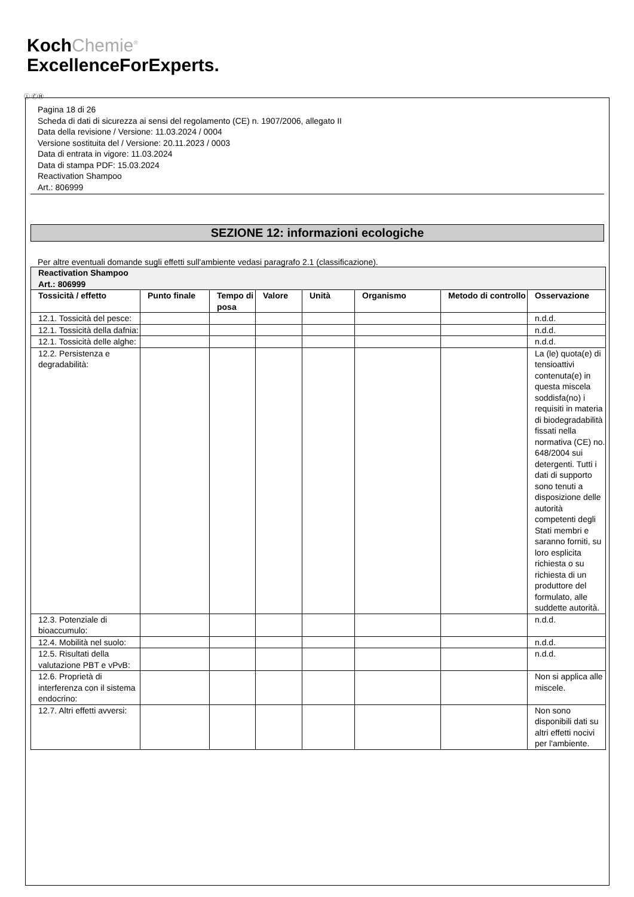KochChemie<sup>®</sup>
ExcellenceForExperts.
Ⓘ ⒸⒽ
Pagina 18 di 26
Scheda di dati di sicurezza ai sensi del regolamento (CE) n. 1907/2006, allegato II
Data della revisione / Versione: 11.03.2024 / 0004
Versione sostituita del / Versione: 20.11.2023 / 0003
Data di entrata in vigore: 11.03.2024
Data di stampa PDF: 15.03.2024
Reactivation Shampoo
Art.: 806999
SEZIONE 12: informazioni ecologiche
Per altre eventuali domande sugli effetti sull'ambiente vedasi paragrafo 2.1 (classificazione).
| Reactivation Shampoo Art.: 806999 | | | | | | | |
| --- | --- | --- | --- | --- | --- | --- | --- |
| Tossicità / effetto | Punto finale | Tempo di posa | Valore | Unità | Organismo | Metodo di controllo | Osservazione |
| 12.1. Tossicità del pesce: | | | | | | | n.d.d. |
| 12.1. Tossicità della dafnia: | | | | | | | n.d.d. |
| 12.1. Tossicità delle alghe: | | | | | | | n.d.d. |
| 12.2. Persistenza e degradabilità: | | | | | | | La (le) quota(e) di tensioattivi contenuta(e) in questa miscela soddisfa(no) i requisiti in materia di biodegradabilità fissati nella normativa (CE) no. 648/2004 sui detergenti. Tutti i dati di supporto sono tenuti a disposizione delle autorità competenti degli Stati membri e saranno forniti, su loro esplicita richiesta o su richiesta di un produttore del formulato, alle suddette autorità. |
| 12.3. Potenziale di bioaccumulo: | | | | | | | n.d.d. |
| 12.4. Mobilità nel suolo: | | | | | | | n.d.d. |
| 12.5. Risultati della valutazione PBT e vPvB: | | | | | | | n.d.d. |
| 12.6. Proprietà di interferenza con il sistema endocrino: | | | | | | | Non si applica alle miscele. |
| 12.7. Altri effetti avversi: | | | | | | | Non sono disponibili dati su altri effetti nocivi per l'ambiente. |